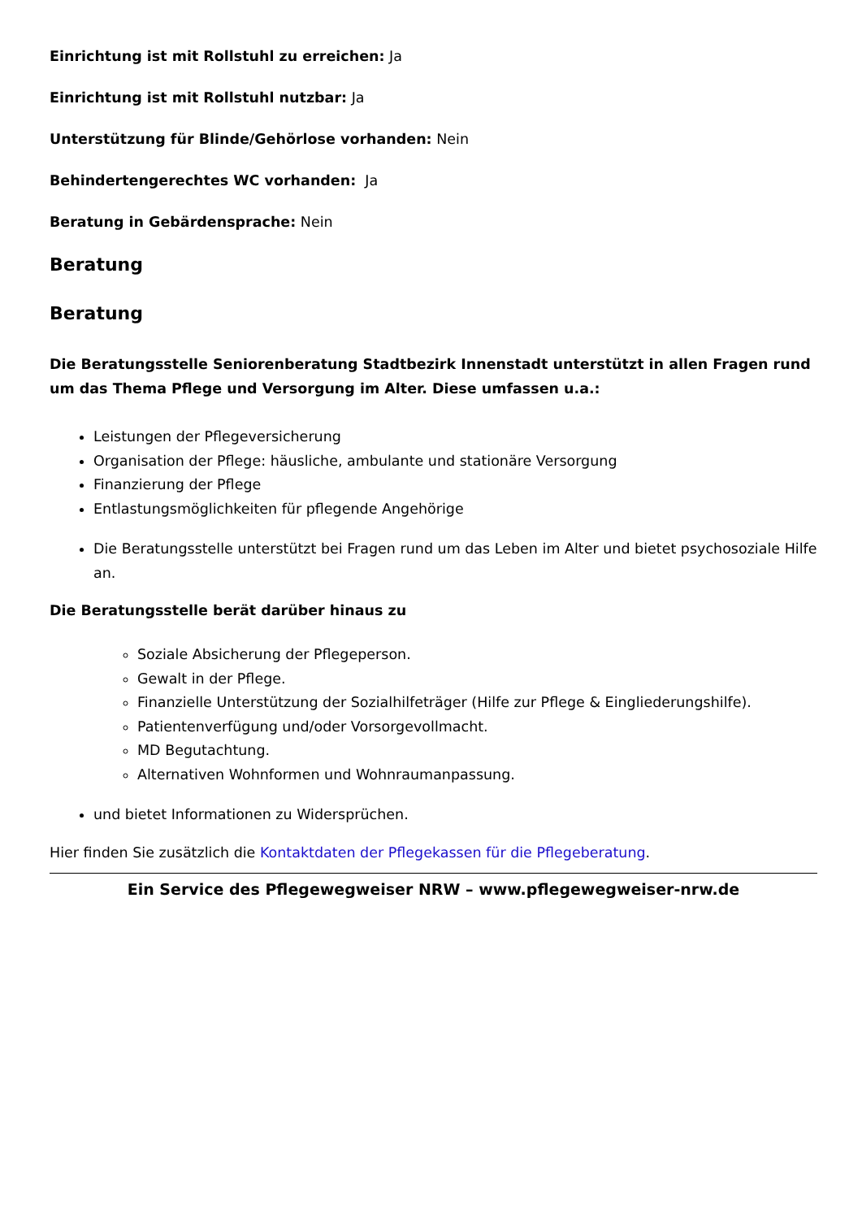Einrichtung ist mit Rollstuhl zu erreichen: Ja
Einrichtung ist mit Rollstuhl nutzbar: Ja
Unterstützung für Blinde/Gehörlose vorhanden: Nein
Behindertengerechtes WC vorhanden: Ja
Beratung in Gebärdensprache: Nein
Beratung
Beratung
Die Beratungsstelle Seniorenberatung Stadtbezirk Innenstadt unterstützt in allen Fragen rund um das Thema Pflege und Versorgung im Alter. Diese umfassen u.a.:
Leistungen der Pflegeversicherung
Organisation der Pflege: häusliche, ambulante und stationäre Versorgung
Finanzierung der Pflege
Entlastungsmöglichkeiten für pflegende Angehörige
Die Beratungsstelle unterstützt bei Fragen rund um das Leben im Alter und bietet psychosoziale Hilfe an.
Die Beratungsstelle berät darüber hinaus zu
Soziale Absicherung der Pflegeperson.
Gewalt in der Pflege.
Finanzielle Unterstützung der Sozialhilfeträger (Hilfe zur Pflege & Eingliederungshilfe).
Patientenverfügung und/oder Vorsorgevollmacht.
MD Begutachtung.
Alternativen Wohnformen und Wohnraumanpassung.
und bietet Informationen zu Widersprüchen.
Hier finden Sie zusätzlich die Kontaktdaten der Pflegekassen für die Pflegeberatung.
Ein Service des Pflegewegweiser NRW – www.pflegewegweiser-nrw.de